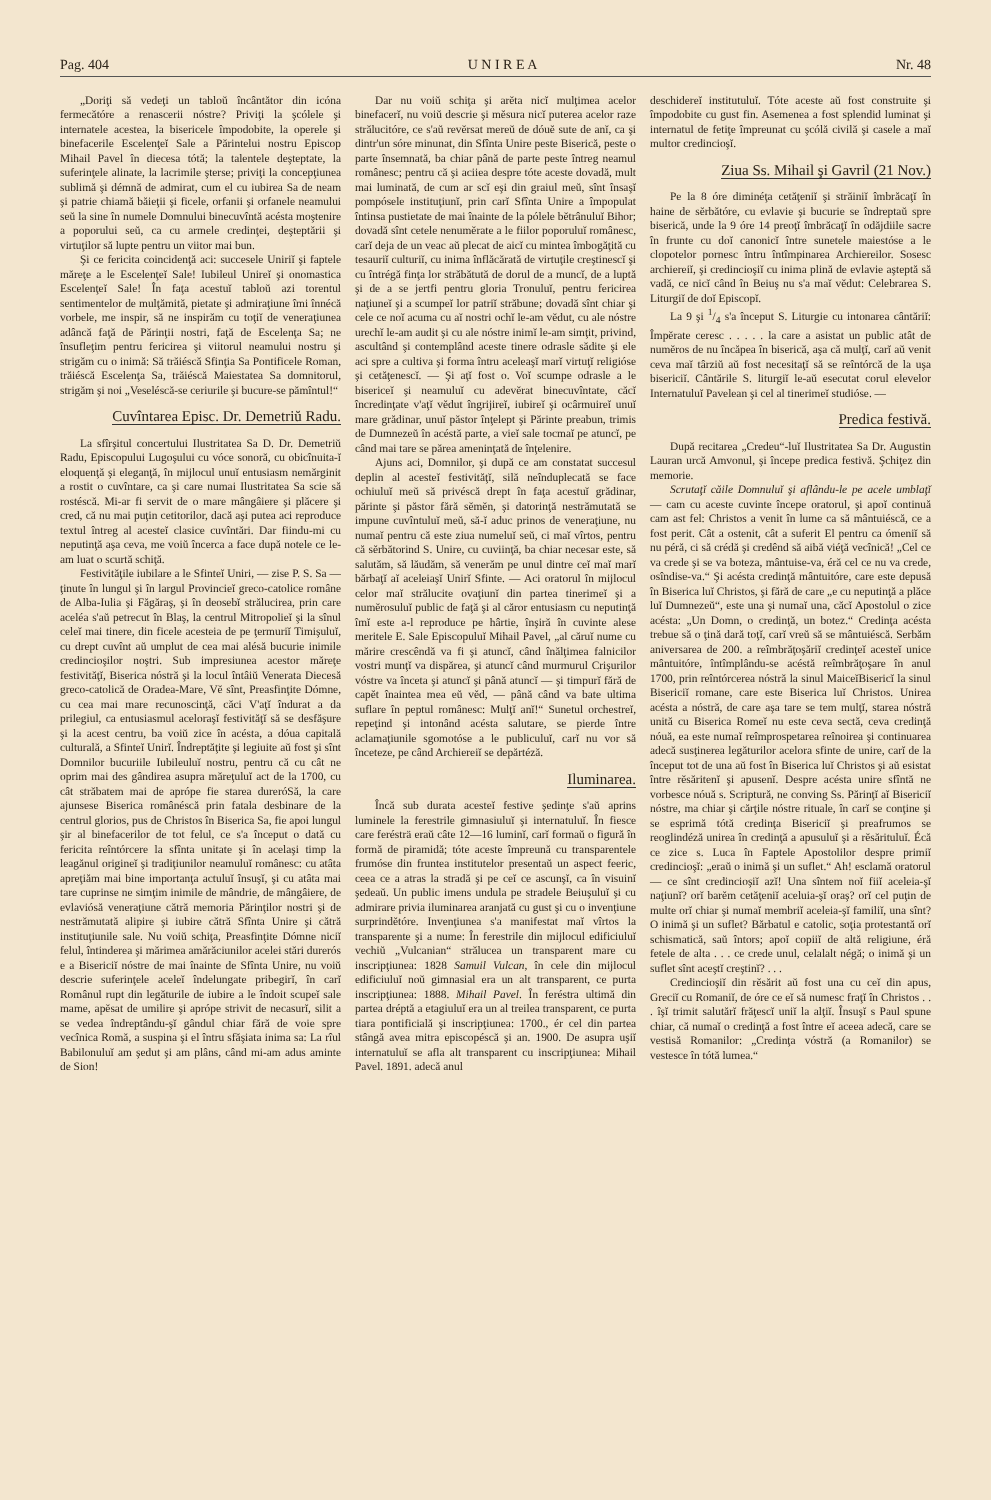Pag. 404 U N I R E A Nr. 48
„Doriţi să vedeţi un tabloŭ încântător din icóna fermecătóre a renascerii nóstre? Priviţi la şcólele şi internatele acestea, la bisericele împodobite, la operele şi binefacerile Escelenţeĭ Sale a Părintelui nostru Episcop Mihail Pavel în diecesa tótă; la talentele deşteptate, la suferinţele alinate, la lacrimile şterse; priviţi la concepţiunea sublimă şi démnă de admirat, cum el cu iubirea Sa de neam şi patrie chiamă băieţii şi ficele, orfanii şi orfanele neamului seŭ la sine în numele Domnului binecuvîntă acésta moştenire a poporului seŭ, ca cu armele credinţei, deşteptării şi virtuţilor să lupte pentru un viitor mai bun.
Şi ce fericita coincidenţă aci: succesele Uniriĭ şi faptele măreţe a le Escelenţeĭ Sale! Iubileul Unireĭ şi onomastica Escelenţeĭ Sale! În faţa acestuĭ tabloŭ azi torentul sentimentelor de mulţămită, pietate şi admiraţiune îmi înnécă vorbele, me inspir, să ne inspirăm cu toţiĭ de veneraţiunea adâncă faţă de Părinţii nostri, faţă de Escelenţa Sa; ne însufleţim pentru fericirea şi viitorul neamului nostru şi strigăm cu o inimă: Să trăiéscă Sfinţia Sa Pontificele Roman, trăiéscă Escelenţa Sa, trăiéscă Maiestatea Sa domnitorul, strigăm şi noi „Veseléscă-se ceriurile şi bucure-se pămîntul!“
Cuvîntarea Episc. Dr. Demetriŭ Radu.
La sfîrşitul concertului Ilustritatea Sa D. Dr. Demetriŭ Radu, Episcopului Lugoşului cu vóce sonoră, cu obicînuita-ĭ eloquenţă şi eleganţă, în mijlocul unuĭ entusiasm nemărginit a rostit o cuvîntare, ca şi care numai Ilustritatea Sa scie să rostéscă. Mi-ar fi servit de o mare mângâiere şi plăcere şi cred, că nu mai puţin cetitorilor, dacă aşi putea aci reproduce textul întreg al acesteĭ clasice cuvîntări. Dar fiindu-mi cu neputinţă aşa ceva, me voiŭ încerca a face după notele ce le-am luat o scurtă schiţă.
Festivităţile iubilare a le Sfinteĭ Uniri, — zise P. S. Sa — ţinute în lungul şi în largul Provincieĭ greco-catolice române de Alba-Iulia şi Făgăraş, şi în deosebĭ strălucirea, prin care aceléa s'aŭ petrecut în Blaş, la centrul Mitropolieĭ şi la sînul celeĭ mai tinere, din ficele acesteia de pe ţermuriĭ Timişuluĭ, cu drept cuvînt aŭ umplut de cea mai alésă bucurie inimile credincioşilor noştri. Sub impresiunea acestor măreţe festivităţĭ, Biserica nóstră şi la locul întâiŭ Venerata Diecesă greco-catolică de Oradea-Mare, Vĕ sînt, Preasfinţite Dómne, cu cea mai mare recunoscinţă, căci V'aţĭ îndurat a da prilegiul, ca entusiasmul aceloraşĭ festivităţĭ să se desfăşure şi la acest centru, ba voiŭ zice în acésta, a dóua capitală culturală, a Sfinteĭ Unirĭ. Îndreptăţite şi legiuite aŭ fost şi sînt Domnilor bucuriile Iubileuluĭ nostru, pentru că cu cât ne oprim mai des gândirea asupra măreţuluĭ act de la 1700, cu cât străbatem mai de aprópe fie starea dureróSă, la care ajunsese Biserica românéscă prin fatala desbinare de la centrul glorios, pus de Christos în Biserica Sa, fie apoi lungul şir al binefacerilor de tot felul, ce s'a început o dată cu fericita reîntórcere la sfînta unitate şi în acelaşi timp la leagănul origineĭ şi tradiţiunilor neamuluĭ românesc: cu atâta apreţiăm mai bine importanţa actuluĭ însuşĭ, şi cu atâta mai tare cuprinse ne simţim inimile de mândrie, de mângâiere, de evlaviósă veneraţiune cătră memoria Părinţilor nostri şi de nestrămutată alipire şi iubire cătră Sfînta Unire şi cătră instituţiunile sale. Nu voiŭ schiţa, Preasfinţite Dómne niciĭ felul, întinderea şi mărimea amărăciunilor acelei stări durerós e a Bisericiĭ nóstre de mai înainte de Sfînta Unire, nu voiŭ descrie suferinţele aceleĭ îndelungate pribegirĭ, în carĭ Românul rupt din legăturile de iubire a le îndoit scupeĭ sale mame, apĕsat de umilire şi aprópe strivit de necasurĭ, silit a se vedea îndreptându-şĭ gândul chiar fără de voie spre vecînica Romă, a suspina şi el întru sfăşiata inima sa: La rîul Babilonuluĭ am şedut şi am plâns, când mi-am adus aminte de Sion!
Dar nu voiŭ schiţa şi arĕta nicĭ mulţimea acelor binefacerĭ, nu voiŭ descrie şi mĕsura nicĭ puterea acelor raze strălucitóre, ce s'aŭ revĕrsat mereŭ de dóuĕ sute de anĭ, ca şi dintr'un sóre minunat, din Sfînta Unire peste Biserică, peste o parte însemnată, ba chiar până de parte peste întreg neamul românesc; pentru că şi aciiea despre tóte aceste dovadă, mult mai luminată, de cum ar scĭ eşi din graiul meŭ, sînt însaşĭ pompósele instituţiunĭ, prin carĭ Sfînta Unire a împopulat întinsa pustietate de mai înainte de la pólele bĕtrânuluĭ Bihor; dovadă sînt cetele nenumĕrate a le fiilor poporuluĭ românesc, carĭ deja de un veac aŭ plecat de aicĭ cu mintea îmbogăţită cu tesauriĭ culturiĭ, cu inima înflăcărată de virtuţile creştinescĭ şi cu întrégă finţa lor străbătută de dorul de a muncĭ, de a luptă şi de a se jertfi pentru gloria Tronuluĭ, pentru fericirea naţiuneĭ şi a scumpeĭ lor patriĭ străbune; dovadă sînt chiar şi cele ce noĭ acuma cu aĭ nostri ochĭ le-am vĕdut, cu ale nóstre urechĭ le-am audit şi cu ale nóstre inimĭ le-am simţit, privind, ascultând şi contemplând aceste tinere odrasle sădite şi ele aci spre a cultiva şi forma întru aceleaşĭ marĭ virtuţĭ religióse şi cetăţenescĭ. — Şi aţĭ fost o. Voĭ scumpe odrasle a le bisericeĭ şi neamuluĭ cu adevĕrat binecuvîntate, căcĭ încredinţate v'aţĭ vĕdut îngrijireĭ, iubireĭ şi ocârmuireĭ unuĭ mare grădinar, unuĭ păstor înţelept şi Părinte preabun, trimis de Dumnezeŭ în acéstă parte, a vieĭ sale tocmaĭ pe atuncĭ, pe când mai tare se părea ameninţată de înţelenire.
Ajuns aci, Domnilor, şi după ce am constatat succesul deplin al acesteĭ festivităţĭ, silă neînduplecată se face ochiuluĭ meŭ să privéscă drept în faţa acestuĭ grădinar, părinte şi păstor fără sĕmĕn, şi datorinţă nestrămutată se impune cuvîntuluĭ meŭ, să-ĭ aduc prinos de veneraţiune, nu numaĭ pentru că este ziua numeluĭ seŭ, ci maĭ vîrtos, pentru că sĕrbătorind S. Unire, cu cuviinţă, ba chiar necesar este, să salutăm, să lăudăm, să venerăm pe unul dintre ceĭ maĭ marĭ bărbaţĭ aĭ aceleiaşĭ Unirĭ Sfinte. — Aci oratorul în mijlocul celor maĭ strălucite ovaţiunĭ din partea tinerimeĭ şi a numĕrosuluĭ public de faţă şi al căror entusiasm cu neputinţă îmĭ este a-l reproduce pe hârtie, înşiră în cuvinte alese meritele E. Sale Episcopuluĭ Mihail Pavel, „al căruĭ nume cu mărire crescêndă va fi şi atuncĭ, când înălţimea falnicilor vostri munţĭ va dispărea, şi atuncĭ când murmurul Crişurilor vóstre va înceta şi atuncĭ şi până atuncĭ — şi timpurĭ fără de capĕt înaintea mea eŭ vĕd, — până când va bate ultima suflare în peptul românesc: Mulţĭ anĭ!“ Sunetul orchestreĭ, repeţind şi intonând acésta salutare, se pierde între aclamaţiunile sgomotóse a le publiculuĭ, carĭ nu vor să înceteze, pe când Archiereiĭ se depărtéză.
Iluminarea.
Încă sub durata acesteĭ festive şedinţe s'aŭ aprins luminele la ferestrile gimnasiuluĭ şi internatuluĭ. În fiesce care ferésträ eraŭ câte 12—16 luminĭ, carĭ formaŭ o figură în formă de piramidă; tóte aceste împreună cu transparentele frumóse din fruntea institutelor presentaŭ un aspect feeric, ceea ce a atras la stradă şi pe ceĭ ce ascunşĭ, ca în visuinĭ şedeaŭ. Un public imens undula pe stradele Beiuşuluĭ şi cu admirare privia iluminarea aranjată cu gust şi cu o invenţiune surprindĕtóre. Invenţiunea s'a manifestat maĭ vîrtos la transparente şi a nume: În ferestrile din mijlocul edificiuluĭ vechiŭ „Vulcanian“ strălucea un transparent mare cu inscripţiunea: 1828 Samuil Vulcan, în cele din mijlocul edificiuluĭ noŭ gimnasial era un alt transparent, ce purta inscripţiunea: 1888. Mihail Pavel. În feréstra ultimă din partea dréptă a etagiuluĭ era un al treilea transparent, ce purta tiara pontificială şi inscripţiunea: 1700., ér cel din partea stângă avea mitra episcopéscă şi an. 1900. De asupra uşiĭ internatuluĭ se afla alt transparent cu inscripţiunea: Mihail Pavel. 1891. adecă anul
deschidereĭ institutuluĭ. Tóte aceste aŭ fost construite şi împodobite cu gust fin. Asemenea a fost splendid luminat şi internatul de fetiţe împreunat cu şcólă civilă şi casele a maĭ multor credincioşĭ.
Ziua Ss. Mihail şi Gavril (21 Nov.)
Pe la 8 óre diminéţa cetăţeniĭ şi străiniĭ îmbrăcaţĭ în haine de sĕrbătóre, cu evlavie şi bucurie se îndreptaŭ spre biserică, unde la 9 óre 14 preoţĭ îmbrăcaţĭ în odăjdiile sacre în frunte cu doĭ canonicĭ între sunetele maiestóse a le clopotelor pornesc întru întîmpinarea Archiereilor. Sosesc archiereiĭ, şi credincioşiĭ cu inima plină de evlavie aşteptă să vadă, ce nicĭ când în Beiuş nu s'a maĭ vĕdut: Celebrarea S. Liturgiĭ de doĭ Episcopĭ.
La 9 şi 1/4 s'a început S. Liturgie cu intonarea cântăriĭ: Împĕrate ceresc . . . . . la care a asistat un public atât de numĕros de nu încăpea în biserică, aşa că mulţĭ, carĭ aŭ venit ceva maĭ târziŭ aŭ fost necesitaţĭ să se reîntórcă de la uşa bisericiĭ. Cântările S. liturgiĭ le-aŭ esecutat corul elevelor Internatuluĭ Pavelean şi cel al tinerimeĭ studióse. —
Predica festivă.
După recitarea „Credeu“-luĭ Ilustritatea Sa Dr. Augustin Lauran urcă Amvonul, şi începe predica festivă. Şchiţez din memorie.
Scrutaţĭ căile Domnuluĭ şi aflându-le pe acele umblaţĭ — cam cu aceste cuvinte începe oratorul, şi apoĭ continuă cam ast fel: Christos a venit în lume ca să mântuiéscă, ce a fost perit. Cât a ostenit, cât a suferit El pentru ca ómeniĭ să nu péră, ci să crédă şi credênd să aibă viéţă vecînică! „Cel ce va crede şi se va boteza, mântuise-va, éră cel ce nu va crede, osîndise-va.“ Şi acésta credinţă mântuitóre, care este depusă în Biserica luĭ Christos, şi fără de care „e cu neputinţă a plăce luĭ Dumnezeŭ“, este una şi numaĭ una, căcĭ Apostolul o zice acésta: „Un Domn, o credinţă, un botez.“ Credinţa acésta trebue să o ţină dară toţĭ, carĭ vreŭ să se mântuiéscă. Serbăm aniversarea de 200. a reîmbrăţoşăriĭ credinţeĭ acesteĭ unice mântuitóre, întîmplându-se acéstă reîmbrăţoşare în anul 1700, prin reîntórcerea nóstră la sinul MaiceĭBisericĭ la sinul Bisericiĭ romane, care este Biserica luĭ Christos. Unirea acésta a nóstră, de care aşa tare se tem mulţĭ, starea nóstră unită cu Biserica Romeĭ nu este ceva sectă, ceva credinţă nóuă, ea este numaĭ reîmprospetarea reînoirea şi continuarea adecă susţinerea legăturilor acelora sfinte de unire, carĭ de la început tot de una aŭ fost în Biserica luĭ Christos şi aŭ esistat între rĕsăritenĭ şi apusenĭ. Despre acésta unire sfîntă ne vorbesce nóuă s. Scriptură, ne conving Ss. Părinţĭ aĭ Bisericiĭ nóstre, ma chiar şi cărţile nóstre rituale, în carĭ se conţine şi se esprimă tótă credinţa Bisericiĭ şi preafrumos se reoglindéză unirea în credinţă a apusuluĭ şi a rĕsărituluĭ. Écă ce zice s. Luca în Faptele Apostolilor despre primiĭ credincioşĭ: „eraŭ o inimă şi un suflet.“ Ah! esclamă oratorul — ce sînt credincioşiĭ azĭ! Una sîntem noĭ fiiĭ aceleia-şĭ naţiunĭ? orĭ barĕm cetăţeniĭ aceluia-şĭ oraş? orĭ cel puţin de multe orĭ chiar şi numaĭ membriĭ aceleia-şĭ familiĭ, una sînt? O inimă şi un suflet? Bărbatul e catolic, soţia protestantă orĭ schismatică, saŭ întors; apoĭ copiiĭ de altă religiune, éră fetele de alta . . . ce crede unul, celalalt négă; o inimă şi un suflet sînt aceştĭ creştinĭ? . . .
Credincioşiĭ din rĕsărit aŭ fost una cu ceĭ din apus, Greciĭ cu Romaniĭ, de óre ce eĭ să numesc fraţĭ în Christos . . . îşĭ trimit salutărĭ frăţescĭ uniĭ la alţiĭ. Însuşĭ s Paul spune chiar, că numaĭ o credinţă a fost între eĭ aceea adecă, care se vestisă Romanilor: „Credinţa vóstră (a Romanilor) se vestesce în tótă lumea.“